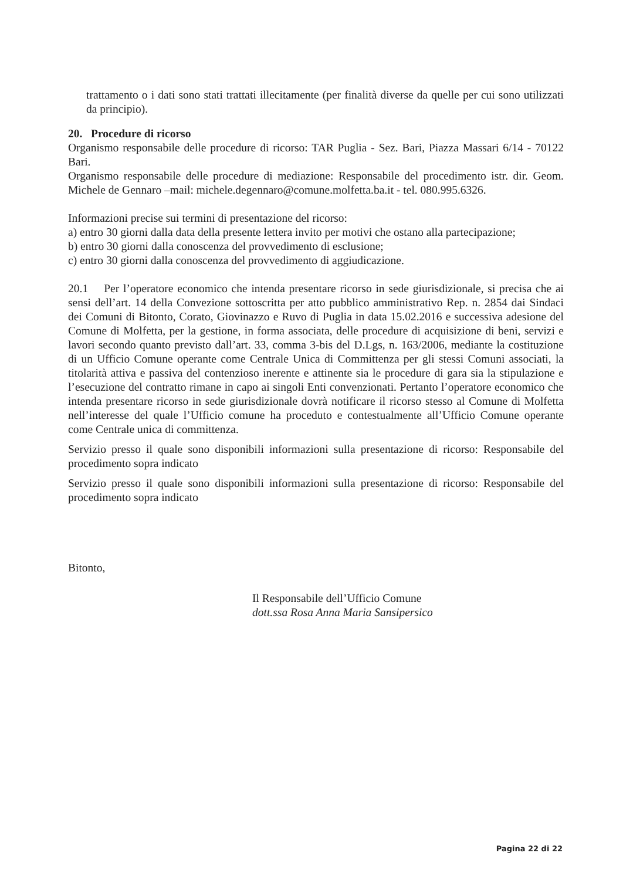trattamento o i dati sono stati trattati illecitamente (per finalità diverse da quelle per cui sono utilizzati da principio).
20. Procedure di ricorso
Organismo responsabile delle procedure di ricorso: TAR Puglia - Sez. Bari, Piazza Massari 6/14 - 70122 Bari.
Organismo responsabile delle procedure di mediazione: Responsabile del procedimento istr. dir. Geom. Michele de Gennaro –mail: michele.degennaro@comune.molfetta.ba.it - tel. 080.995.6326.
Informazioni precise sui termini di presentazione del ricorso:
a) entro 30 giorni dalla data della presente lettera invito per motivi che ostano alla partecipazione;
b) entro 30 giorni dalla conoscenza del provvedimento di esclusione;
c) entro 30 giorni dalla conoscenza del provvedimento di aggiudicazione.
20.1 Per l’operatore economico che intenda presentare ricorso in sede giurisdizionale, si precisa che ai sensi dell’art. 14 della Convezione sottoscritta per atto pubblico amministrativo Rep. n. 2854 dai Sindaci dei Comuni di Bitonto, Corato, Giovinazzo e Ruvo di Puglia in data 15.02.2016 e successiva adesione del Comune di Molfetta, per la gestione, in forma associata, delle procedure di acquisizione di beni, servizi e lavori secondo quanto previsto dall’art. 33, comma 3-bis del D.Lgs, n. 163/2006, mediante la costituzione di un Ufficio Comune operante come Centrale Unica di Committenza per gli stessi Comuni associati, la titolarità attiva e passiva del contenzioso inerente e attinente sia le procedure di gara sia la stipulazione e l’esecuzione del contratto rimane in capo ai singoli Enti convenzionati. Pertanto l’operatore economico che intenda presentare ricorso in sede giurisdizionale dovrà notificare il ricorso stesso al Comune di Molfetta nell’interesse del quale l’Ufficio comune ha proceduto e contestualmente all’Ufficio Comune operante come Centrale unica di committenza.
Servizio presso il quale sono disponibili informazioni sulla presentazione di ricorso: Responsabile del procedimento sopra indicato
Servizio presso il quale sono disponibili informazioni sulla presentazione di ricorso: Responsabile del procedimento sopra indicato
Bitonto,
Il Responsabile dell’Ufficio Comune
dott.ssa Rosa Anna Maria Sansipersico
Pagina 22 di 22